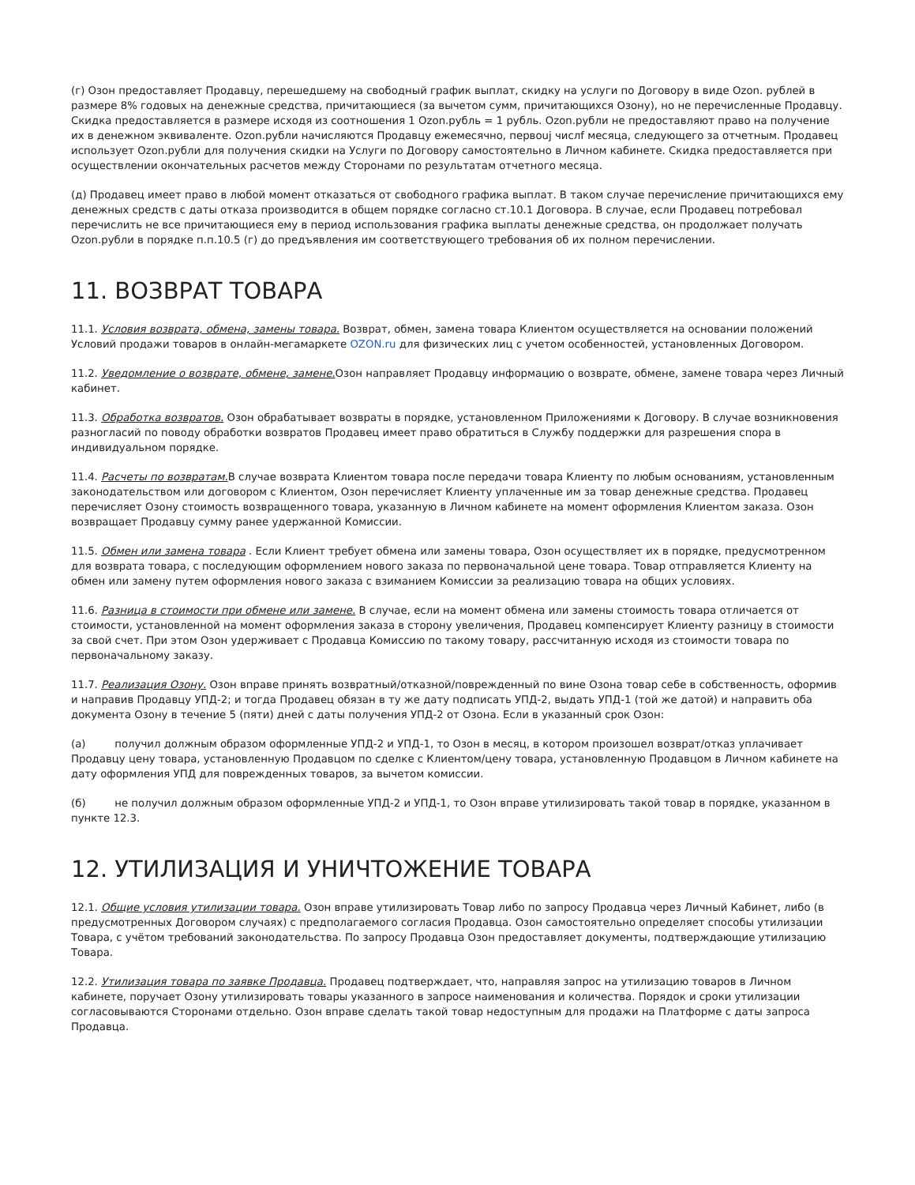(г) Озон предоставляет Продавцу, перешедшему на свободный график выплат, скидку на услуги по Договору в виде Ozon. рублей в размере 8% годовых на денежные средства, причитающиеся (за вычетом сумм, причитающихся Озону), но не перечисленные Продавцу. Скидка предоставляется в размере исходя из соотношения 1 Ozon.рубль = 1 рубль. Ozon.рубли не предоставляют право на получение их в денежном эквиваленте. Ozon.рубли начисляются Продавцу ежемесячно, первouj числf месяца, следующего за отчетным. Продавец использует Ozon.рубли для получения скидки на Услуги по Договору самостоятельно в Личном кабинете. Скидка предоставляется при осуществлении окончательных расчетов между Сторонами по результатам отчетного месяца.
(д) Продавец имеет право в любой момент отказаться от свободного графика выплат. В таком случае перечисление причитающихся ему денежных средств с даты отказа производится в общем порядке согласно ст.10.1 Договора. В случае, если Продавец потребовал перечислить не все причитающиеся ему в период использования графика выплаты денежные средства, он продолжает получать Ozon.рубли в порядке п.п.10.5 (г) до предъявления им соответствующего требования об их полном перечислении.
11. ВОЗВРАТ ТОВАРА
11.1. Условия возврата, обмена, замены товара. Возврат, обмен, замена товара Клиентом осуществляется на основании положений Условий продажи товаров в онлайн-мегамаркете OZON.ru для физических лиц с учетом особенностей, установленных Договором.
11.2. Уведомление о возврате, обмене, замене. Озон направляет Продавцу информацию о возврате, обмене, замене товара через Личный кабинет.
11.3. Обработка возвратов. Озон обрабатывает возвраты в порядке, установленном Приложениями к Договору. В случае возникновения разногласий по поводу обработки возвратов Продавец имеет право обратиться в Службу поддержки для разрешения спора в индивидуальном порядке.
11.4. Расчеты по возвратам. В случае возврата Клиентом товара после передачи товара Клиенту по любым основаниям, установленным законодательством или договором с Клиентом, Озон перечисляет Клиенту уплаченные им за товар денежные средства. Продавец перечисляет Озону стоимость возвращенного товара, указанную в Личном кабинете на момент оформления Клиентом заказа. Озон возвращает Продавцу сумму ранее удержанной Комиссии.
11.5. Обмен или замена товара . Если Клиент требует обмена или замены товара, Озон осуществляет их в порядке, предусмотренном для возврата товара, с последующим оформлением нового заказа по первоначальной цене товара. Товар отправляется Клиенту на обмен или замену путем оформления нового заказа с взиманием Комиссии за реализацию товара на общих условиях.
11.6. Разница в стоимости при обмене или замене. В случае, если на момент обмена или замены стоимость товара отличается от стоимости, установленной на момент оформления заказа в сторону увеличения, Продавец компенсирует Клиенту разницу в стоимости за свой счет. При этом Озон удерживает с Продавца Комиссию по такому товару, рассчитанную исходя из стоимости товара по первоначальному заказу.
11.7. Реализация Озону. Озон вправе принять возвратный/отказной/поврежденный по вине Озона товар себе в собственность, оформив и направив Продавцу УПД-2; и тогда Продавец обязан в ту же дату подписать УПД-2, выдать УПД-1 (той же датой) и направить оба документа Озону в течение 5 (пяти) дней с даты получения УПД-2 от Озона. Если в указанный срок Озон:
(а) получил должным образом оформленные УПД-2 и УПД-1, то Озон в месяц, в котором произошел возврат/отказ уплачивает Продавцу цену товара, установленную Продавцом по сделке с Клиентом/цену товара, установленную Продавцом в Личном кабинете на дату оформления УПД для поврежденных товаров, за вычетом комиссии.
(б) не получил должным образом оформленные УПД-2 и УПД-1, то Озон вправе утилизировать такой товар в порядке, указанном в пункте 12.3.
12. УТИЛИЗАЦИЯ И УНИЧТОЖЕНИЕ ТОВАРА
12.1. Общие условия утилизации товара. Озон вправе утилизировать Товар либо по запросу Продавца через Личный Кабинет, либо (в предусмотренных Договором случаях) с предполагаемого согласия Продавца. Озон самостоятельно определяет способы утилизации Товара, с учётом требований законодательства. По запросу Продавца Озон предоставляет документы, подтверждающие утилизацию Товара.
12.2. Утилизация товара по заявке Продавца. Продавец подтверждает, что, направляя запрос на утилизацию товаров в Личном кабинете, поручает Озону утилизировать товары указанного в запросе наименования и количества. Порядок и сроки утилизации согласовываются Сторонами отдельно. Озон вправе сделать такой товар недоступным для продажи на Платформе с даты запроса Продавца.